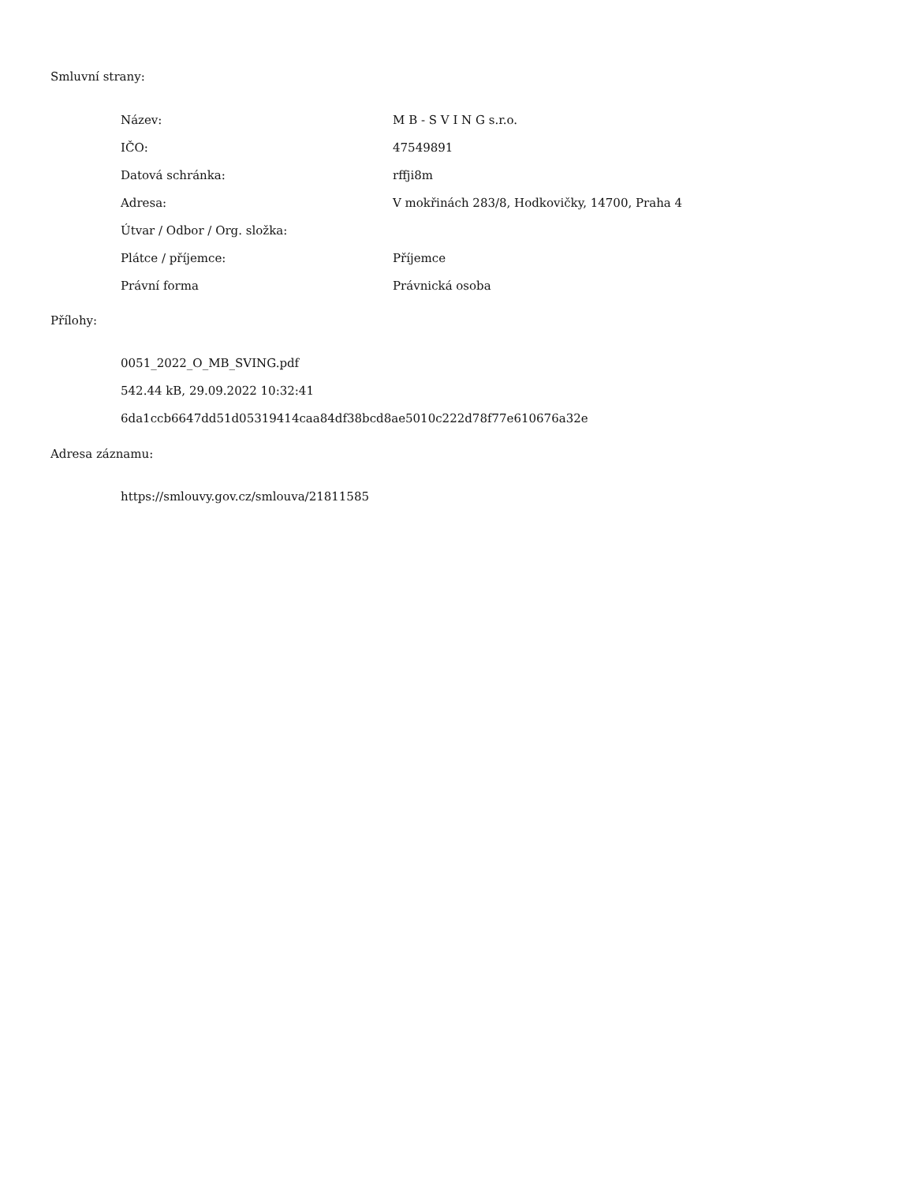Smluvní strany:
| Název: | M B - S V I N G s.r.o. |
| IČO: | 47549891 |
| Datová schránka: | rffji8m |
| Adresa: | V mokřinách 283/8, Hodkovičky, 14700, Praha 4 |
| Útvar / Odbor / Org. složka: | |
| Plátce / příjemce: | Příjemce |
| Právní forma | Právnická osoba |
Přílohy:
0051_2022_O_MB_SVING.pdf
542.44 kB, 29.09.2022 10:32:41
6da1ccb6647dd51d05319414caa84df38bcd8ae5010c222d78f77e610676a32e
Adresa záznamu:
https://smlouvy.gov.cz/smlouva/21811585